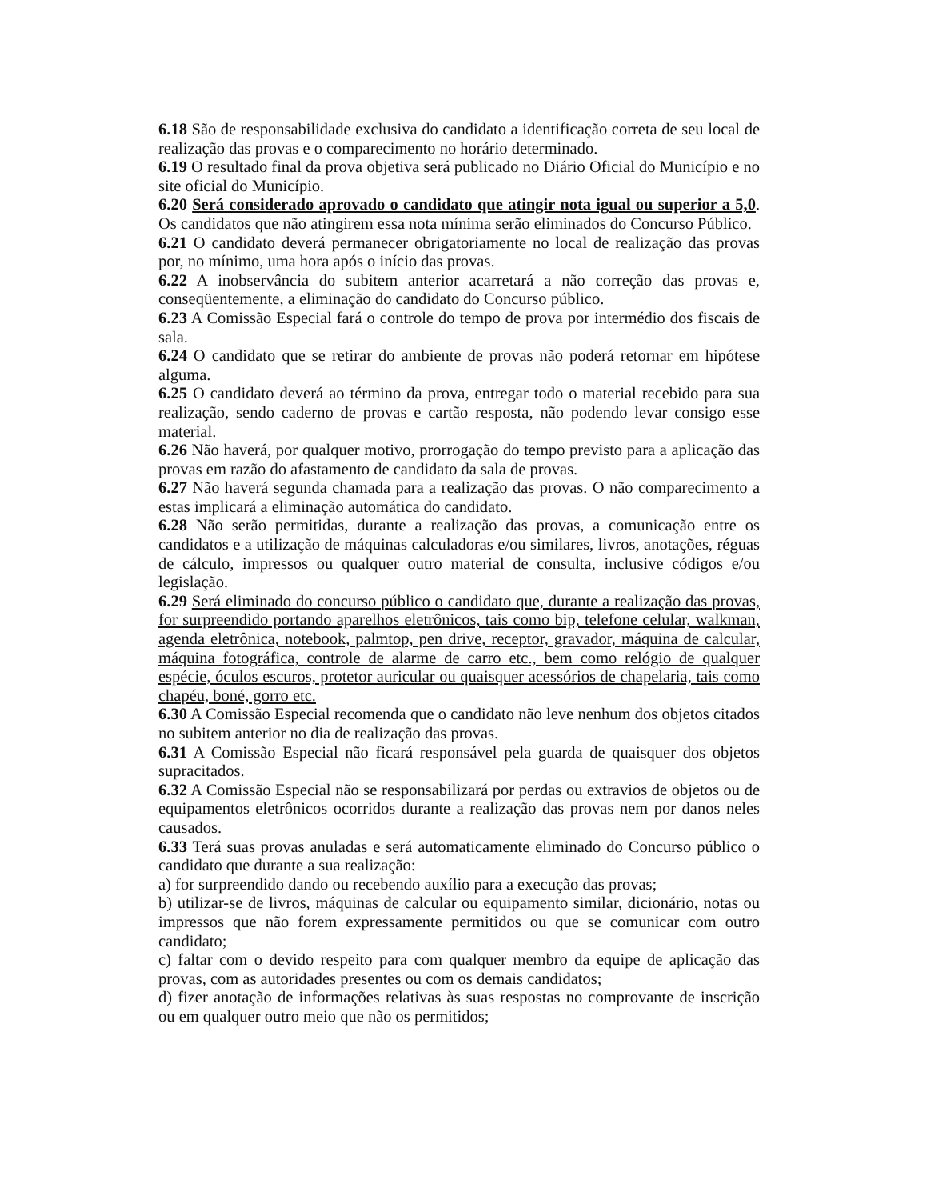6.18 São de responsabilidade exclusiva do candidato a identificação correta de seu local de realização das provas e o comparecimento no horário determinado.
6.19 O resultado final da prova objetiva será publicado no Diário Oficial do Município e no site oficial do Município.
6.20 Será considerado aprovado o candidato que atingir nota igual ou superior a 5,0. Os candidatos que não atingirem essa nota mínima serão eliminados do Concurso Público.
6.21 O candidato deverá permanecer obrigatoriamente no local de realização das provas por, no mínimo, uma hora após o início das provas.
6.22 A inobservância do subitem anterior acarretará a não correção das provas e, conseqüentemente, a eliminação do candidato do Concurso público.
6.23 A Comissão Especial fará o controle do tempo de prova por intermédio dos fiscais de sala.
6.24 O candidato que se retirar do ambiente de provas não poderá retornar em hipótese alguma.
6.25 O candidato deverá ao término da prova, entregar todo o material recebido para sua realização, sendo caderno de provas e cartão resposta, não podendo levar consigo esse material.
6.26 Não haverá, por qualquer motivo, prorrogação do tempo previsto para a aplicação das provas em razão do afastamento de candidato da sala de provas.
6.27 Não haverá segunda chamada para a realização das provas. O não comparecimento a estas implicará a eliminação automática do candidato.
6.28 Não serão permitidas, durante a realização das provas, a comunicação entre os candidatos e a utilização de máquinas calculadoras e/ou similares, livros, anotações, réguas de cálculo, impressos ou qualquer outro material de consulta, inclusive códigos e/ou legislação.
6.29 Será eliminado do concurso público o candidato que, durante a realização das provas, for surpreendido portando aparelhos eletrônicos, tais como bip, telefone celular, walkman, agenda eletrônica, notebook, palmtop, pen drive, receptor, gravador, máquina de calcular, máquina fotográfica, controle de alarme de carro etc., bem como relógio de qualquer espécie, óculos escuros, protetor auricular ou quaisquer acessórios de chapelaria, tais como chapéu, boné, gorro etc.
6.30 A Comissão Especial recomenda que o candidato não leve nenhum dos objetos citados no subitem anterior no dia de realização das provas.
6.31 A Comissão Especial não ficará responsável pela guarda de quaisquer dos objetos supracitados.
6.32 A Comissão Especial não se responsabilizará por perdas ou extravios de objetos ou de equipamentos eletrônicos ocorridos durante a realização das provas nem por danos neles causados.
6.33 Terá suas provas anuladas e será automaticamente eliminado do Concurso público o candidato que durante a sua realização:
a) for surpreendido dando ou recebendo auxílio para a execução das provas;
b) utilizar-se de livros, máquinas de calcular ou equipamento similar, dicionário, notas ou impressos que não forem expressamente permitidos ou que se comunicar com outro candidato;
c) faltar com o devido respeito para com qualquer membro da equipe de aplicação das provas, com as autoridades presentes ou com os demais candidatos;
d) fizer anotação de informações relativas às suas respostas no comprovante de inscrição ou em qualquer outro meio que não os permitidos;